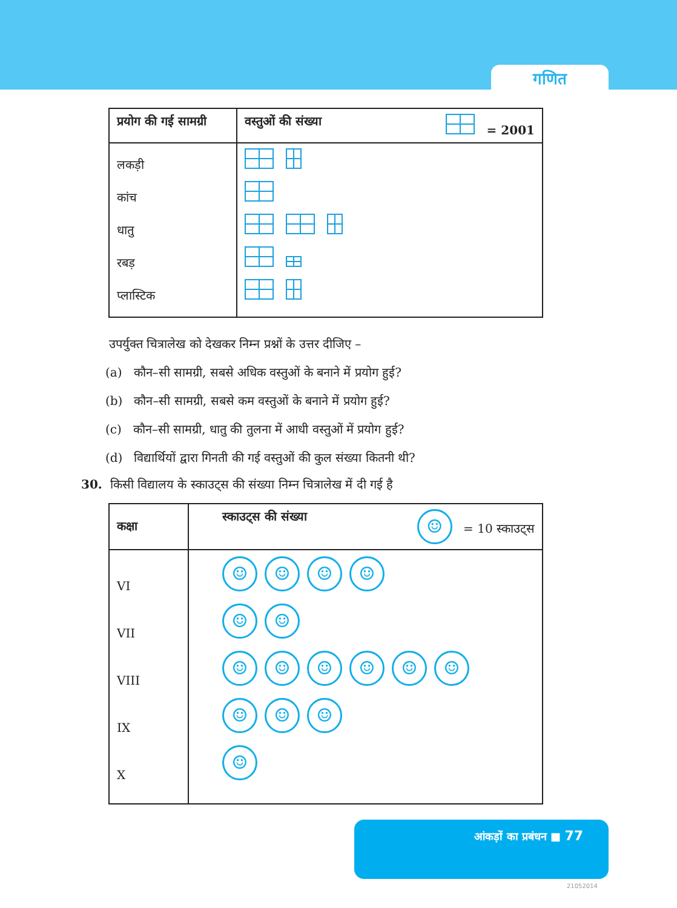गणित
| प्रयोग की गई सामग्री | वस्तुओं की संख्या = 2001 |
| --- | --- |
| लकड़ी कांच धातु रबड़ प्लास्टिक | |
उपर्युक्त चित्रालेख को देखकर निम्न प्रश्नों के उत्तर दीजिए –
(a) कौन–सी सामग्री, सबसे अधिक वस्तुओं के बनाने में प्रयोग हुई?
(b) कौन–सी सामग्री, सबसे कम वस्तुओं के बनाने में प्रयोग हुई?
(c) कौन–सी सामग्री, धातु की तुलना में आधी वस्तुओं में प्रयोग हुई?
(d) विद्यार्थियों द्वारा गिनती की गई वस्तुओं की कुल संख्या कितनी थी?
30. किसी विद्यालय के स्काउट्स की संख्या निम्न चित्रालेख में दी गई है
| कक्षा | स्काउट्स की संख्या ☺ = 10 स्काउट्स |
| --- | --- |
| VI VII VIII IX X | ☺ ☺ ☺ ☺ ☺ ☺ ☺ ☺ ☺ ☺ ☺ ☺ ☺ ☺ ☺ ☺ |
आंकड़ों का प्रबंधन ■ 77
21052014